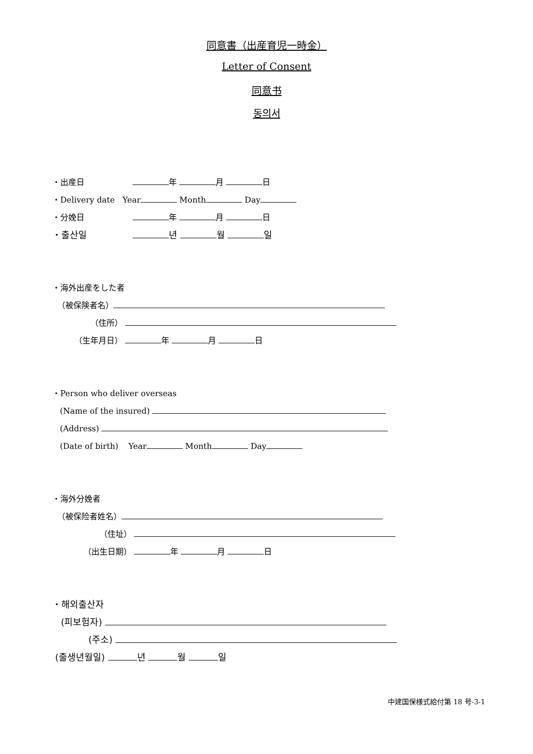同意書（出産育児一時金）
Letter of Consent
同意书
동의서
・出産日 年 月 日
・Delivery date Year Month Day
・分娩日 年 月 日
・출산일 년 월 일
・海外出産をした者
（被保険者名）
（住所）
（生年月日） 年 月 日
・Person who deliver overseas
(Name of the insured)
(Address)
(Date of birth) Year Month Day
・海外分娩者
（被保险者姓名）
（住址）
（出生日期） 年 月 日
・해외출산자
(피보험자)
(주소)
(출생년월일) 년 월 일
中建国保様式給付第 18 号-3-1